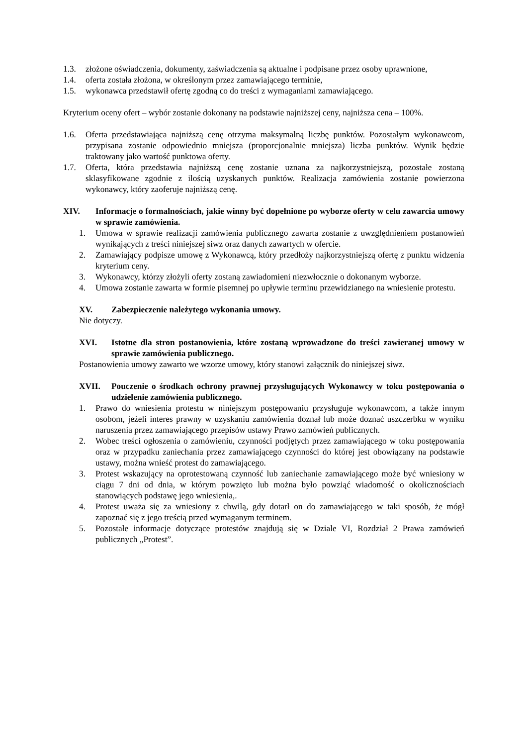1.3. złożone oświadczenia, dokumenty, zaświadczenia są aktualne i podpisane przez osoby uprawnione,
1.4. oferta została złożona, w określonym przez zamawiającego terminie,
1.5. wykonawca przedstawił ofertę zgodną co do treści z wymaganiami zamawiającego.
Kryterium oceny ofert – wybór zostanie dokonany na podstawie najniższej ceny, najniższa cena – 100%.
1.6. Oferta przedstawiająca najniższą cenę otrzyma maksymalną liczbę punktów. Pozostałym wykonawcom, przypisana zostanie odpowiednio mniejsza (proporcjonalnie mniejsza) liczba punktów. Wynik będzie traktowany jako wartość punktowa oferty.
1.7. Oferta, która przedstawia najniższą cenę zostanie uznana za najkorzystniejszą, pozostałe zostaną sklasyfikowane zgodnie z ilością uzyskanych punktów. Realizacja zamówienia zostanie powierzona wykonawcy, który zaoferuje najniższą cenę.
XIV. Informacje o formalnościach, jakie winny być dopełnione po wyborze oferty w celu zawarcia umowy w sprawie zamówienia.
1. Umowa w sprawie realizacji zamówienia publicznego zawarta zostanie z uwzględnieniem postanowień wynikających z treści niniejszej siwz oraz danych zawartych w ofercie.
2. Zamawiający podpisze umowę z Wykonawcą, który przedłoży najkorzystniejszą ofertę z punktu widzenia kryterium ceny.
3. Wykonawcy, którzy złożyli oferty zostaną zawiadomieni niezwłocznie o dokonanym wyborze.
4. Umowa zostanie zawarta w formie pisemnej po upływie terminu przewidzianego na wniesienie protestu.
XV. Zabezpieczenie należytego wykonania umowy.
Nie dotyczy.
XVI. Istotne dla stron postanowienia, które zostaną wprowadzone do treści zawieranej umowy w sprawie zamówienia publicznego.
Postanowienia umowy zawarto we wzorze umowy, który stanowi załącznik do niniejszej siwz.
XVII. Pouczenie o środkach ochrony prawnej przysługujących Wykonawcy w toku postępowania o udzielenie zamówienia publicznego.
1. Prawo do wniesienia protestu w niniejszym postępowaniu przysługuje wykonawcom, a także innym osobom, jeżeli interes prawny w uzyskaniu zamówienia doznał lub może doznać uszczerbku w wyniku naruszenia przez zamawiającego przepisów ustawy Prawo zamówień publicznych.
2. Wobec treści ogłoszenia o zamówieniu, czynności podjętych przez zamawiającego w toku postępowania oraz w przypadku zaniechania przez zamawiającego czynności do której jest obowiązany na podstawie ustawy, można wnieść protest do zamawiającego.
3. Protest wskazujący na oprotestowaną czynność lub zaniechanie zamawiającego może być wniesiony w ciągu 7 dni od dnia, w którym powzięto lub można było powziąć wiadomość o okolicznościach stanowiących podstawę jego wniesienia,.
4. Protest uważa się za wniesiony z chwilą, gdy dotarł on do zamawiającego w taki sposób, że mógł zapoznać się z jego treścią przed wymaganym terminem.
5. Pozostałe informacje dotyczące protestów znajdują się w Dziale VI, Rozdział 2 Prawa zamówień publicznych „Protest”.